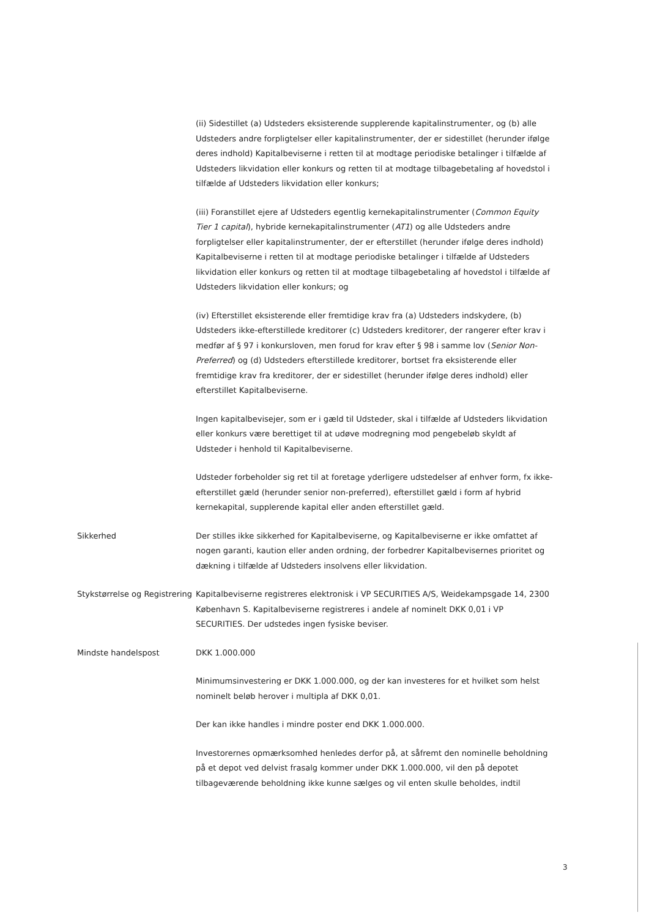(ii) Sidestillet (a) Udsteders eksisterende supplerende kapitalinstrumenter, og (b) alle Udsteders andre forpligtelser eller kapitalinstrumenter, der er sidestillet (herunder ifølge deres indhold) Kapitalbeviserne i retten til at modtage periodiske betalinger i tilfælde af Udsteders likvidation eller konkurs og retten til at modtage tilbagebetaling af hovedstol i tilfælde af Udsteders likvidation eller konkurs;
(iii) Foranstillet ejere af Udsteders egentlig kernekapitalinstrumenter (Common Equity Tier 1 capital), hybride kernekapitalinstrumenter (AT1) og alle Udsteders andre forpligtelser eller kapitalinstrumenter, der er efterstillet (herunder ifølge deres indhold) Kapitalbeviserne i retten til at modtage periodiske betalinger i tilfælde af Udsteders likvidation eller konkurs og retten til at modtage tilbagebetaling af hovedstol i tilfælde af Udsteders likvidation eller konkurs; og
(iv) Efterstillet eksisterende eller fremtidige krav fra (a) Udsteders indskydere, (b) Udsteders ikke-efterstillede kreditorer (c) Udsteders kreditorer, der rangerer efter krav i medfør af § 97 i konkursloven, men forud for krav efter § 98 i samme lov (Senior Non-Preferred) og (d) Udsteders efterstillede kreditorer, bortset fra eksisterende eller fremtidige krav fra kreditorer, der er sidestillet (herunder ifølge deres indhold) eller efterstillet Kapitalbeviserne.
Ingen kapitalbevisejer, som er i gæld til Udsteder, skal i tilfælde af Udsteders likvidation eller konkurs være berettiget til at udøve modregning mod pengebeløb skyldt af Udsteder i henhold til Kapitalbeviserne.
Udsteder forbeholder sig ret til at foretage yderligere udstedelser af enhver form, fx ikke-efterstillet gæld (herunder senior non-preferred), efterstillet gæld i form af hybrid kernekapital, supplerende kapital eller anden efterstillet gæld.
Sikkerhed Der stilles ikke sikkerhed for Kapitalbeviserne, og Kapitalbeviserne er ikke omfattet af nogen garanti, kaution eller anden ordning, der forbedrer Kapitalbevisernes prioritet og dækning i tilfælde af Udsteders insolvens eller likvidation.
Stykstørrelse og Registrering
Kapitalbeviserne registreres elektronisk i VP SECURITIES A/S, Weidekampsgade 14, 2300 København S. Kapitalbeviserne registreres i andele af nominelt DKK 0,01 i VP SECURITIES. Der udstedes ingen fysiske beviser.
Mindste handelspost DKK 1.000.000
Minimumsinvestering er DKK 1.000.000, og der kan investeres for et hvilket som helst nominelt beløb herover i multipla af DKK 0,01.
Der kan ikke handles i mindre poster end DKK 1.000.000.
Investorernes opmærksomhed henledes derfor på, at såfremt den nominelle beholdning på et depot ved delvist frasalg kommer under DKK 1.000.000, vil den på depotet tilbageværende beholdning ikke kunne sælges og vil enten skulle beholdes, indtil
3